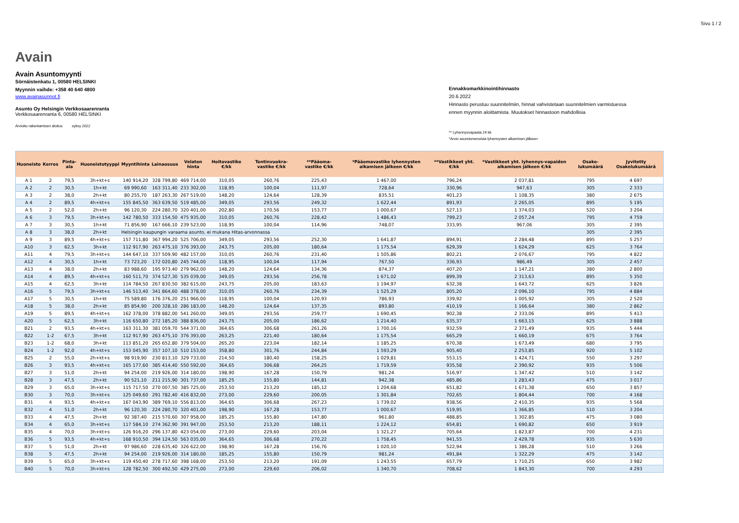Sivu 1 / 2
Avain
Avain Asuntomyynti
Sörnäistenkatu 1, 00580 HELSINKI
Myynnin vaihde: +358 40 640 4800
www.avainasunnot.fi
Asunto Oy Helsingin Verkkosaarenranta
Verkkosaarenranta 6, 00580 HELSINKI
Arvioitu rakentamisen aloitus syksy 2022
Ennakkomarkkinointihinnasto
20.6.2022
Hinnasto perustuu suunnitelmiin, hinnat vahvistetaan suunnitelmien varmistuessa
ennen myynnin aloittamista. Muutokset hinnastoon mahdollisia
** Lyhennysvapaata 24 kk
*Arvio asumismenoista lyhennysten alkamisen jälkeen
| Huoneisto | Kerros | Pinta-ala | Huoneistotyyppi | Myyntihinta | Lainaosuus | Velaton hinta | Hoitovastike €/kk | Tontinvuokra-vastike €/kk | **Pääoma-vastike €/kk | *Pääomavastike lyhennysten alkamisen jälkeen €/kk | **Vastikkeet yht. €/kk | *Vastikkeet yht. lyhennys-vapaiden alkamisen jälkeen €/kk | Osake-lukumäärä | Jyvitetty Osakelukumäärä |
| --- | --- | --- | --- | --- | --- | --- | --- | --- | --- | --- | --- | --- | --- | --- |
| A 1 | 2 | 79,5 | 3h+kt+s | 140 914,20 | 328 799,80 | 469 714,00 | 310,05 | 260,76 | 225,43 | 1 467,00 | 796,24 | 2 037,81 | 795 | 4 697 |
| A 2 | 2 | 30,5 | 1h+kt | 69 990,60 | 163 311,40 | 233 302,00 | 118,95 | 100,04 | 111,97 | 728,64 | 330,96 | 947,63 | 305 | 2 333 |
| A 3 | 2 | 38,0 | 2h+kt | 80 255,70 | 187 263,30 | 267 519,00 | 148,20 | 124,64 | 128,39 | 835,51 | 401,23 | 1 108,35 | 380 | 2 675 |
| A 4 | 2 | 89,5 | 4h+kt+s | 155 845,50 | 363 639,50 | 519 485,00 | 349,05 | 293,56 | 249,32 | 1 622,44 | 891,93 | 2 265,05 | 895 | 5 195 |
| A 5 | 2 | 52,0 | 2h+kt | 96 120,30 | 224 280,70 | 320 401,00 | 202,80 | 170,56 | 153,77 | 1 000,67 | 527,13 | 1 374,03 | 520 | 3 204 |
| A 6 | 3 | 79,5 | 3h+kt+s | 142 780,50 | 333 154,50 | 475 935,00 | 310,05 | 260,76 | 228,42 | 1 486,43 | 799,23 | 2 057,24 | 795 | 4 759 |
| A 7 | 3 | 30,5 | 1h+kt | 71 856,90 | 167 666,10 | 239 523,00 | 118,95 | 100,04 | 114,96 | 748,07 | 333,95 | 967,06 | 305 | 2 395 |
| A 8 | 3 | 38,0 | 2h+kt | Helsingin kaupungin varaama asunto, ei mukana Hitas-arvonnassa | | | | | | | | | 305 | 2 395 |
| A 9 | 3 | 89,5 | 4h+kt+s | 157 711,80 | 367 994,20 | 525 706,00 | 349,05 | 293,56 | 252,30 | 1 641,87 | 894,91 | 2 284,48 | 895 | 5 257 |
| A10 | 3 | 62,5 | 3h+kt | 112 917,90 | 263 475,10 | 376 393,00 | 243,75 | 205,00 | 180,64 | 1 175,54 | 629,39 | 1 624,29 | 625 | 3 764 |
| A11 | 4 | 79,5 | 3h+kt+s | 144 647,10 | 337 509,90 | 482 157,00 | 310,05 | 260,76 | 231,40 | 1 505,86 | 802,21 | 2 076,67 | 795 | 4 822 |
| A12 | 4 | 30,5 | 1h+kt | 73 723,20 | 172 020,80 | 245 744,00 | 118,95 | 100,04 | 117,94 | 767,50 | 336,93 | 986,49 | 305 | 2 457 |
| A13 | 4 | 38,0 | 2h+kt | 83 988,60 | 195 973,40 | 279 962,00 | 148,20 | 124,64 | 134,36 | 874,37 | 407,20 | 1 147,21 | 380 | 2 800 |
| A14 | 4 | 89,5 | 4h+kt+s | 160 511,70 | 374 527,30 | 535 039,00 | 349,05 | 293,56 | 256,78 | 1 671,02 | 899,39 | 2 313,63 | 895 | 5 350 |
| A15 | 4 | 62,5 | 3h+kt | 114 784,50 | 267 830,50 | 382 615,00 | 243,75 | 205,00 | 183,63 | 1 194,97 | 632,38 | 1 643,72 | 625 | 3 826 |
| A16 | 5 | 79,5 | 3h+kt+s | 146 513,40 | 341 864,60 | 488 378,00 | 310,05 | 260,76 | 234,39 | 1 525,29 | 805,20 | 2 096,10 | 795 | 4 884 |
| A17 | 5 | 30,5 | 1h+kt | 75 589,80 | 176 376,20 | 251 966,00 | 118,95 | 100,04 | 120,93 | 786,93 | 339,92 | 1 005,92 | 305 | 2 520 |
| A18 | 5 | 38,0 | 2h+kt | 85 854,90 | 200 328,10 | 286 183,00 | 148,20 | 124,64 | 137,35 | 893,80 | 410,19 | 1 166,64 | 380 | 2 862 |
| A19 | 5 | 89,5 | 4h+kt+s | 162 378,00 | 378 882,00 | 541 260,00 | 349,05 | 293,56 | 259,77 | 1 690,45 | 902,38 | 2 333,06 | 895 | 5 413 |
| A20 | 5 | 62,5 | 3h+kt | 116 650,80 | 272 185,20 | 388 836,00 | 243,75 | 205,00 | 186,62 | 1 214,40 | 635,37 | 1 663,15 | 625 | 3 888 |
| B21 | 2 | 93,5 | 4h+kt+s | 163 311,30 | 381 059,70 | 544 371,00 | 364,65 | 306,68 | 261,26 | 1 700,16 | 932,59 | 2 371,49 | 935 | 5 444 |
| B22 | 1-2 | 67,5 | 3h+kt | 112 917,90 | 263 475,10 | 376 393,00 | 263,25 | 221,40 | 180,64 | 1 175,54 | 665,29 | 1 660,19 | 675 | 3 764 |
| B23 | 1-2 | 68,0 | 3h+kt | 113 851,20 | 265 652,80 | 379 504,00 | 265,20 | 223,04 | 182,14 | 1 185,25 | 670,38 | 1 673,49 | 680 | 3 795 |
| B24 | 1-2 | 92,0 | 4h+kt+s | 153 045,90 | 357 107,10 | 510 153,00 | 358,80 | 301,76 | 244,84 | 1 593,29 | 905,40 | 2 253,85 | 920 | 5 102 |
| B25 | 2 | 55,0 | 2h+kt+s | 98 919,90 | 230 813,10 | 329 733,00 | 214,50 | 180,40 | 158,25 | 1 029,81 | 553,15 | 1 424,71 | 550 | 3 297 |
| B26 | 3 | 93,5 | 4h+kt+s | 165 177,60 | 385 414,40 | 550 592,00 | 364,65 | 306,68 | 264,25 | 1 719,59 | 935,58 | 2 390,92 | 935 | 5 506 |
| B27 | 3 | 51,0 | 2h+kt | 94 254,00 | 219 926,00 | 314 180,00 | 198,90 | 167,28 | 150,79 | 981,24 | 516,97 | 1 347,42 | 510 | 3 142 |
| B28 | 3 | 47,5 | 2h+kt | 90 521,10 | 211 215,90 | 301 737,00 | 185,25 | 155,80 | 144,81 | 942,38 | 485,86 | 1 283,43 | 475 | 3 017 |
| B29 | 3 | 65,0 | 3h+kt+s | 115 717,50 | 270 007,50 | 385 725,00 | 253,50 | 213,20 | 185,12 | 1 204,68 | 651,82 | 1 671,38 | 650 | 3 857 |
| B30 | 3 | 70,0 | 3h+kt+s | 125 049,60 | 291 782,40 | 416 832,00 | 273,00 | 229,60 | 200,05 | 1 301,84 | 702,65 | 1 804,44 | 700 | 4 168 |
| B31 | 4 | 93,5 | 4h+kt+s | 167 043,90 | 389 769,10 | 556 813,00 | 364,65 | 306,68 | 267,23 | 1 739,02 | 938,56 | 2 410,35 | 935 | 5 568 |
| B32 | 4 | 51,0 | 2h+kt | 96 120,30 | 224 280,70 | 320 401,00 | 198,90 | 167,28 | 153,77 | 1 000,67 | 519,95 | 1 366,85 | 510 | 3 204 |
| B33 | 4 | 47,5 | 2h+kt | 92 387,40 | 215 570,60 | 307 958,00 | 185,25 | 155,80 | 147,80 | 961,80 | 488,85 | 1 302,85 | 475 | 3 080 |
| B34 | 4 | 65,0 | 3h+kt+s | 117 584,10 | 274 362,90 | 391 947,00 | 253,50 | 213,20 | 188,11 | 1 224,12 | 654,81 | 1 690,82 | 650 | 3 919 |
| B35 | 4 | 70,0 | 3h+kt+s | 126 916,20 | 296 137,80 | 423 054,00 | 273,00 | 229,60 | 203,04 | 1 321,27 | 705,64 | 1 823,87 | 700 | 4 231 |
| B36 | 5 | 93,5 | 4h+kt+s | 168 910,50 | 394 124,50 | 563 035,00 | 364,65 | 306,68 | 270,22 | 1 758,45 | 941,55 | 2 429,78 | 935 | 5 630 |
| B37 | 5 | 51,0 | 2h+kt | 97 986,60 | 228 635,40 | 326 622,00 | 198,90 | 167,28 | 156,76 | 1 020,10 | 522,94 | 1 386,28 | 510 | 3 266 |
| B38 | 5 | 47,5 | 2h+kt | 94 254,00 | 219 926,00 | 314 180,00 | 185,25 | 155,80 | 150,79 | 981,24 | 491,84 | 1 322,29 | 475 | 3 142 |
| B39 | 5 | 65,0 | 3h+kt+s | 119 450,40 | 278 717,60 | 398 168,00 | 253,50 | 213,20 | 191,09 | 1 243,55 | 657,79 | 1 710,25 | 650 | 3 982 |
| B40 | 5 | 70,0 | 3h+kt+s | 128 782,50 | 300 492,50 | 429 275,00 | 273,00 | 229,60 | 206,02 | 1 340,70 | 708,62 | 1 843,30 | 700 | 4 293 |